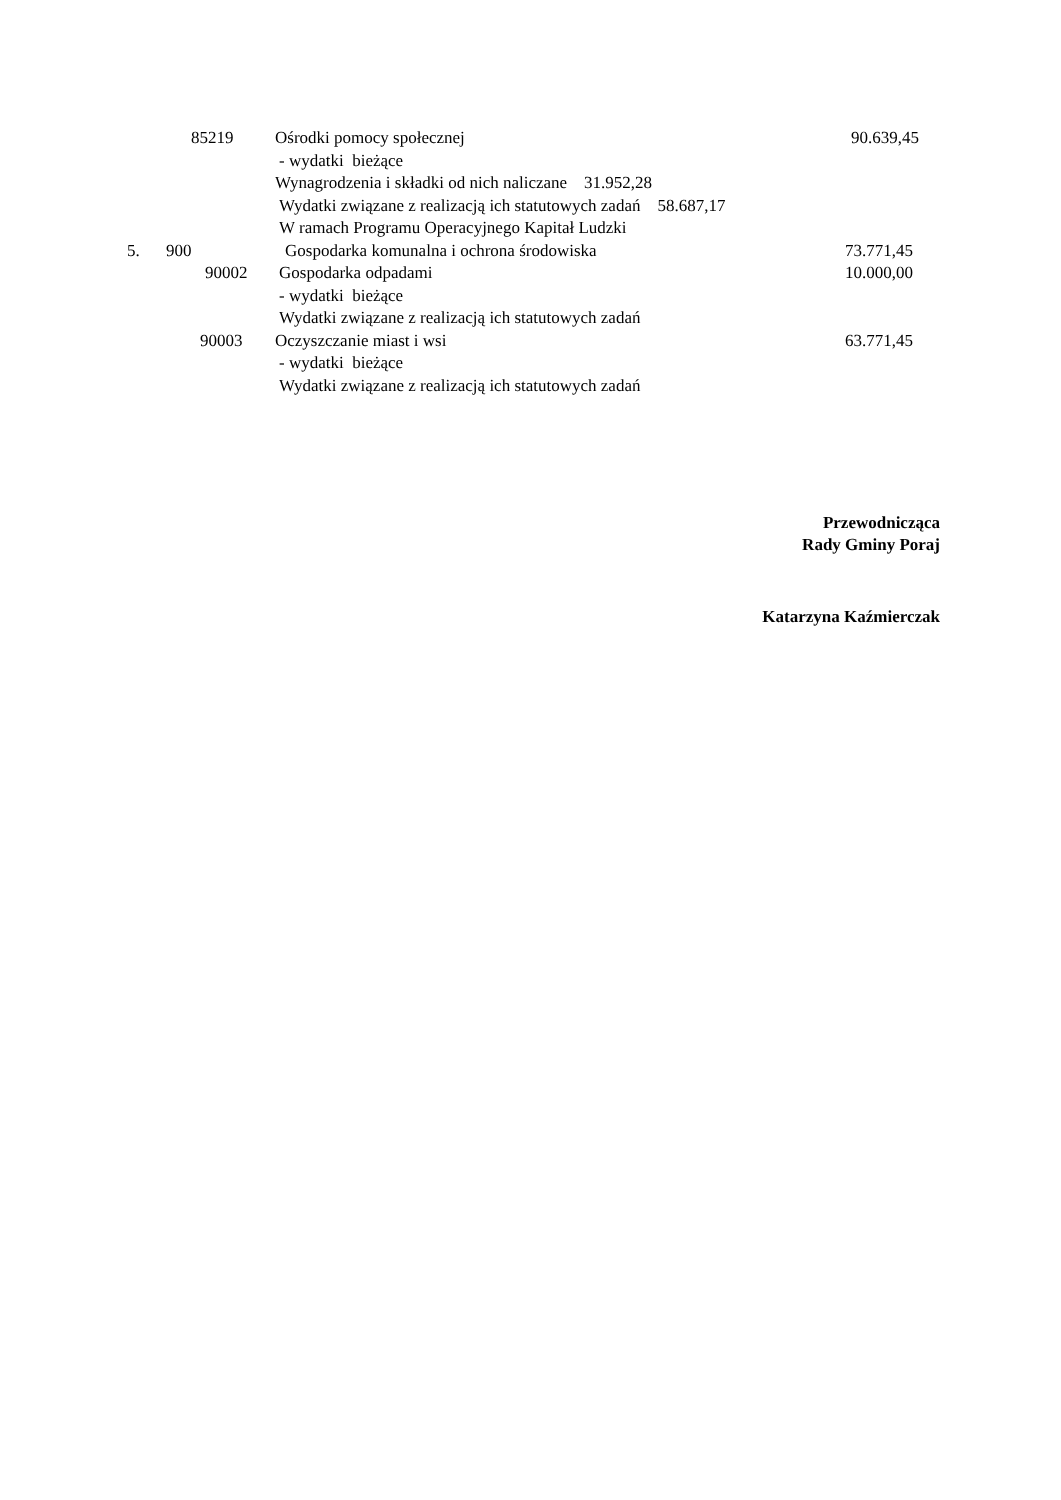85219 Ośrodki pomocy społecznej 90.639,45
- wydatki bieżące
Wynagrodzenia i składki od nich naliczane 31.952,28
Wydatki związane z realizacją ich statutowych zadań 58.687,17
W ramach Programu Operacyjnego Kapitał Ludzki
5. 900 Gospodarka komunalna i ochrona środowiska 73.771,45
90002 Gospodarka odpadami 10.000,00
- wydatki bieżące
Wydatki związane z realizacją ich statutowych zadań
90003 Oczyszczanie miast i wsi 63.771,45
- wydatki bieżące
Wydatki związane z realizacją ich statutowych zadań
Przewodnicząca
Rady Gminy Poraj
Katarzyna Kaźmierczak